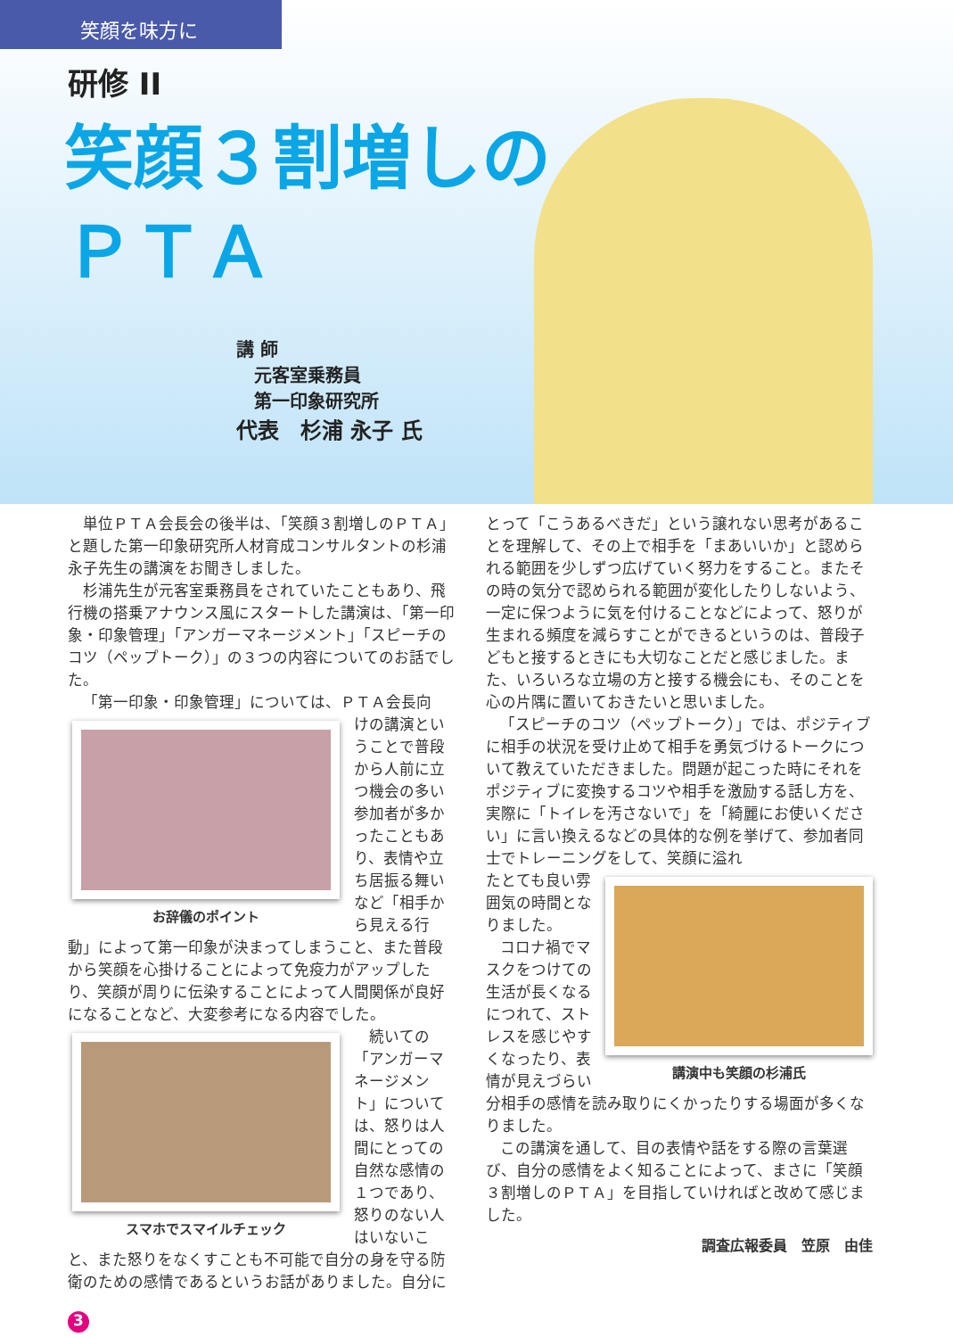笑顔を味方に
研修 II
笑顔３割増しの
ＰＴＡ
講 師
　元客室乗務員
　第一印象研究所
代表　杉浦 永子 氏
単位ＰＴＡ会長会の後半は、「笑顔３割増しのＰＴＡ」と題した第一印象研究所人材育成コンサルタントの杉浦永子先生の講演をお聞きしました。
杉浦先生が元客室乗務員をされていたこともあり、飛行機の搭乗アナウンス風にスタートした講演は、「第一印象・印象管理」「アンガーマネージメント」「スピーチのコツ（ペップトーク）」の３つの内容についてのお話でした。
「第一印象・印象管理」については、ＰＴＡ会長向
お辞儀のポイント
けの講演ということで普段から人前に立つ機会の多い参加者が多かったこともあり、表情や立ち居振る舞いなど「相手から見える行動」によって第一印象が決まってしまうこと、また普段から笑顔を心掛けることによって免疫力がアップしたり、笑顔が周りに伝染することによって人間関係が良好になることなど、大変参考になる内容でした。
スマホでスマイルチェック
続いての「アンガーマネージメント」については、怒りは人間にとっての自然な感情の１つであり、怒りのない人はいないこと、また怒りをなくすことも不可能で自分の身を守る防衛のための感情であるというお話がありました。自分に
とって「こうあるべきだ」という譲れない思考があることを理解して、その上で相手を「まあいいか」と認められる範囲を少しずつ広げていく努力をすること。またその時の気分で認められる範囲が変化したりしないよう、一定に保つように気を付けることなどによって、怒りが生まれる頻度を減らすことができるというのは、普段子どもと接するときにも大切なことだと感じました。また、いろいろな立場の方と接する機会にも、そのことを心の片隅に置いておきたいと思いました。
「スピーチのコツ（ペップトーク）」では、ポジティブに相手の状況を受け止めて相手を勇気づけるトークについて教えていただきました。問題が起こった時にそれをポジティブに変換するコツや相手を激励する話し方を、実際に「トイレを汚さないで」を「綺麗にお使いください」に言い換えるなどの具体的な例を挙げて、参加者同士でトレーニングをして、笑顔に溢れ
講演中も笑顔の杉浦氏
たとても良い雰囲気の時間となりました。
コロナ禍でマスクをつけての生活が長くなるにつれて、ストレスを感じやすくなったり、表情が見えづらい分相手の感情を読み取りにくかったりする場面が多くなりました。
この講演を通して、目の表情や話をする際の言葉選び、自分の感情をよく知ることによって、まさに「笑顔３割増しのＰＴＡ」を目指していければと改めて感じました。
調査広報委員　笠原　由佳
3